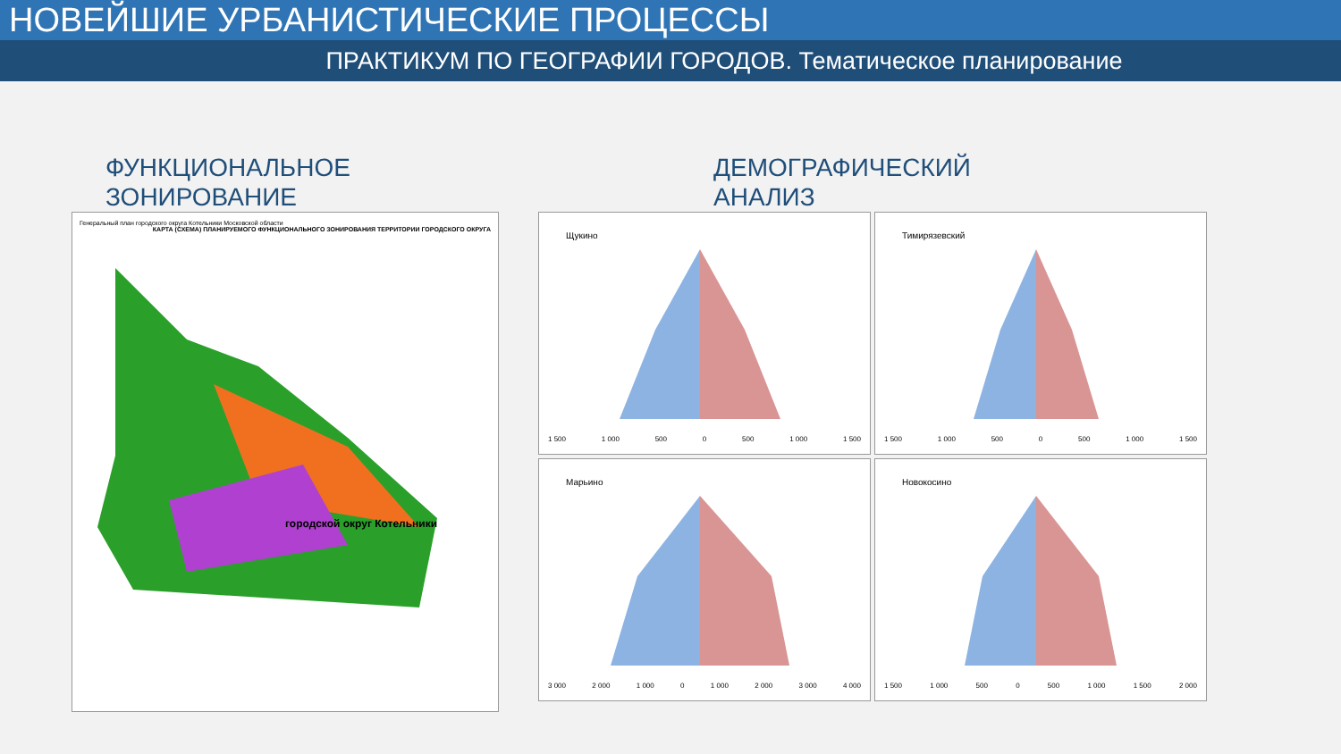НОВЕЙШИЕ УРБАНИСТИЧЕСКИЕ ПРОЦЕССЫ
ПРАКТИКУМ ПО ГЕОГРАФИИ ГОРОДОВ. Тематическое планирование
ФУНКЦИОНАЛЬНОЕ
ЗОНИРОВАНИЕ
Генеральный план городского округа Котельники Московской области
КАРТА (СХЕМА) ПЛАНИРУЕМОГО ФУНКЦИОНАЛЬНОГО ЗОНИРОВАНИЯ ТЕРРИТОРИИ ГОРОДСКОГО ОКРУГА
городской округ Котельники
ДЕМОГРАФИЧЕСКИЙ
АНАЛИЗ
Щукино
1 500 1 000 500 0 500 1 000 1 500
Тимирязевский
1 500 1 000 500 0 500 1 000 1 500
Марьино
3 000 2 000 1 000 0 1 000 2 000 3 000 4 000
Новокосино
1 500 1 000 500 0 500 1 000 1 500 2 000